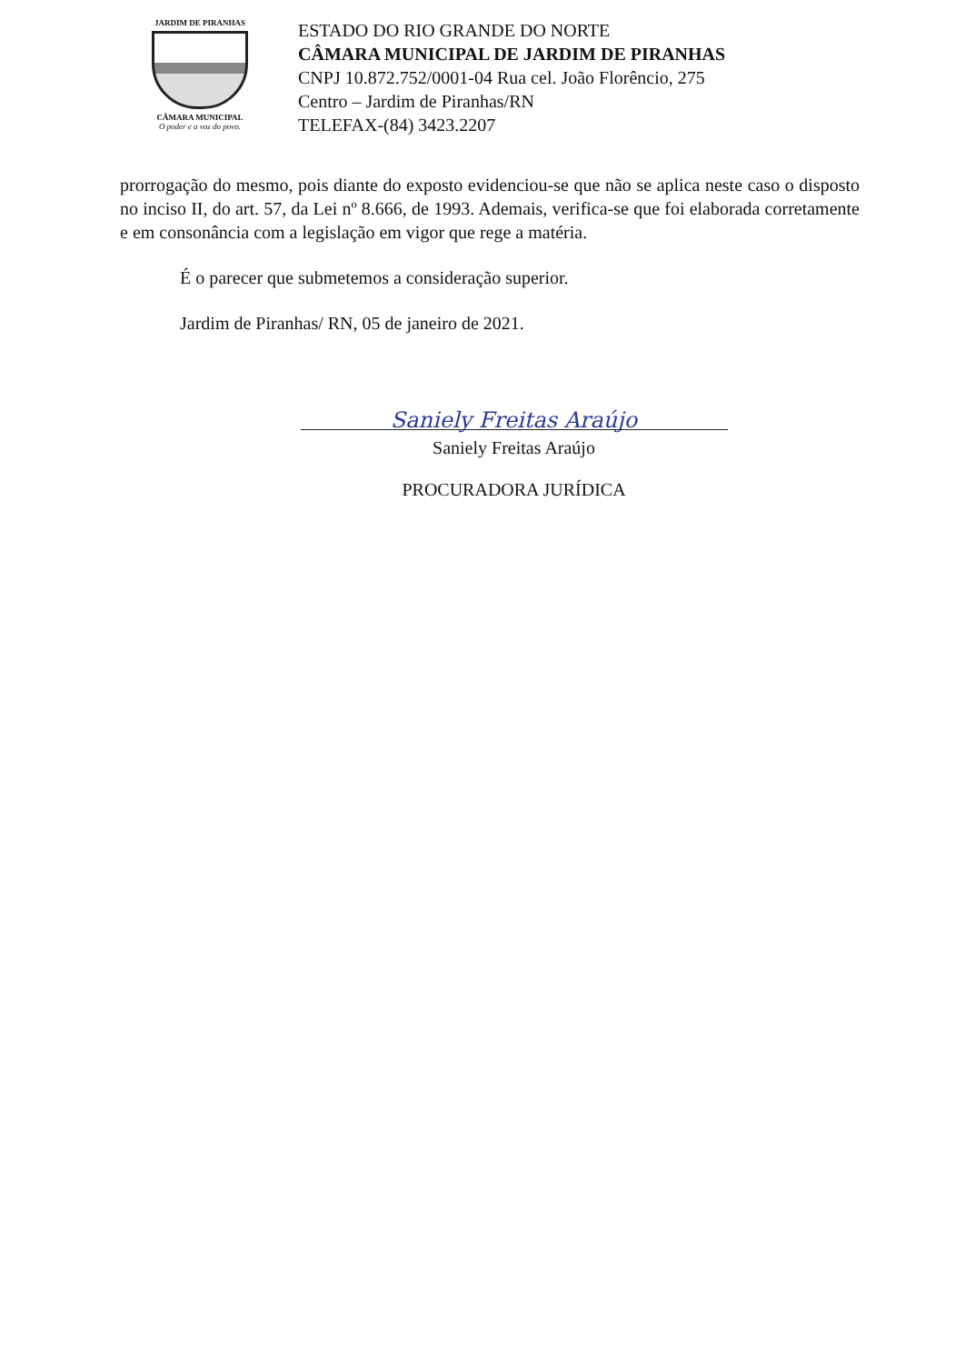JARDIM DE PIRANHAS
CÂMARA MUNICIPAL
O poder e a voz do povo.
ESTADO DO RIO GRANDE DO NORTE
CÂMARA MUNICIPAL DE JARDIM DE PIRANHAS
CNPJ 10.872.752/0001-04 Rua cel. João Florêncio, 275
Centro – Jardim de Piranhas/RN
TELEFAX-(84) 3423.2207
prorrogação do mesmo, pois diante do exposto evidenciou-se que não se aplica neste caso o disposto no inciso II, do art. 57, da Lei nº 8.666, de 1993. Ademais, verifica-se que foi elaborada corretamente e em consonância com a legislação em vigor que rege a matéria.
É o parecer que submetemos a consideração superior.
Jardim de Piranhas/ RN, 05 de janeiro de 2021.
Saniely Freitas Araújo
Saniely Freitas Araújo
PROCURADORA JURÍDICA